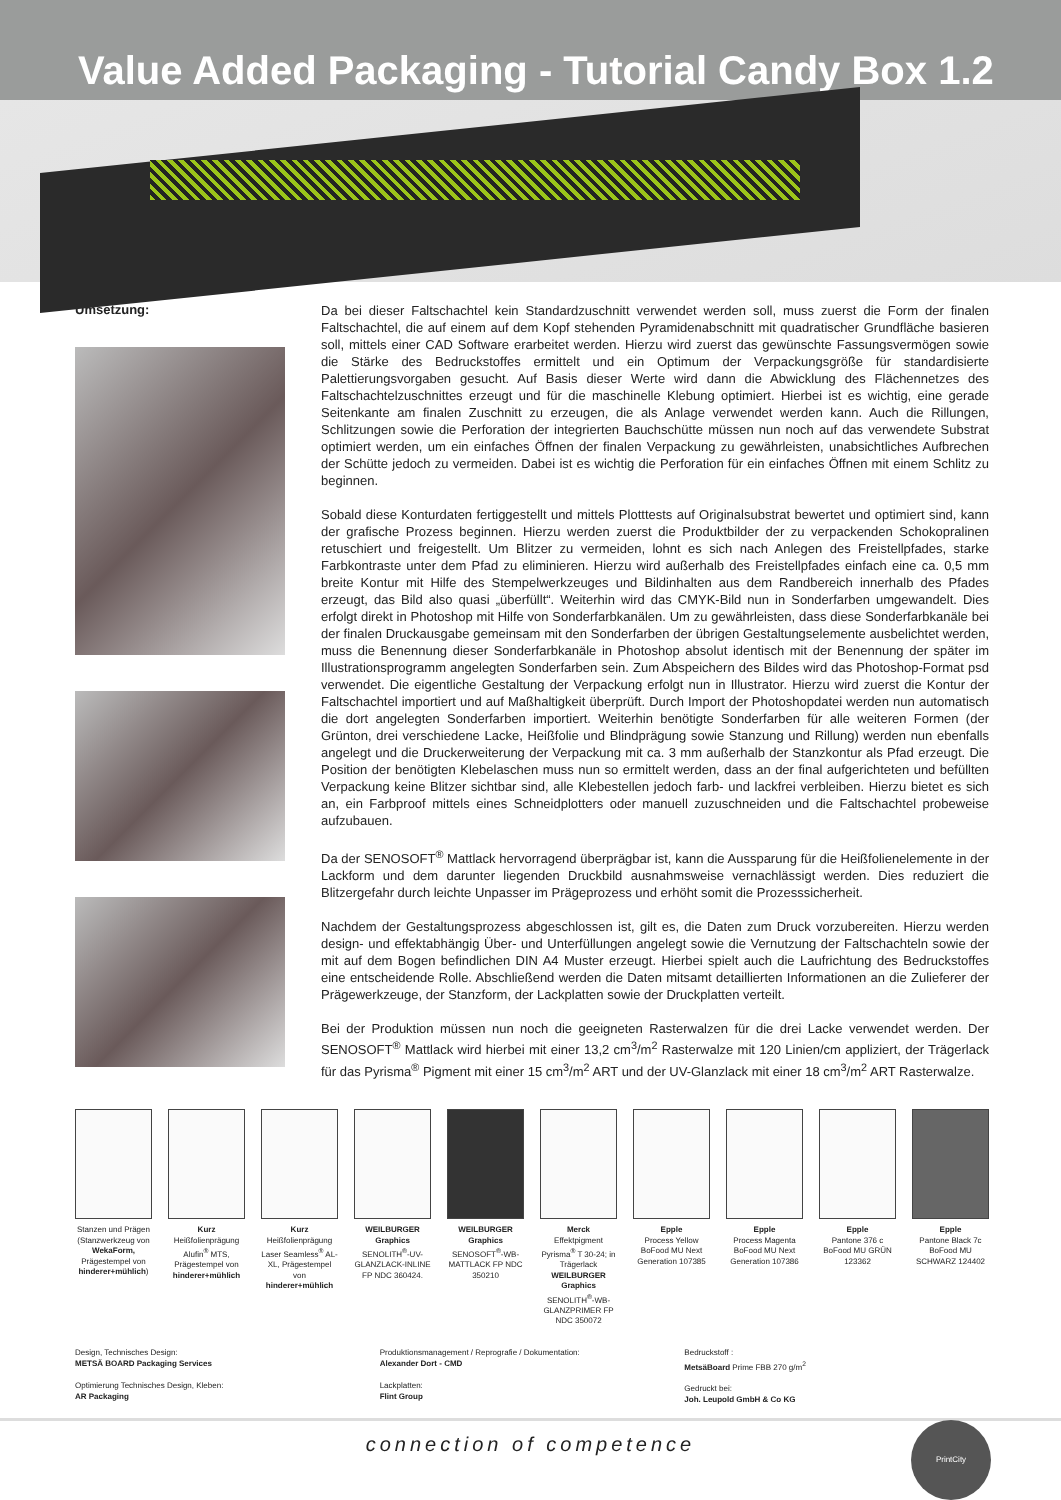Value Added Packaging - Tutorial Candy Box 1.2
Umsetzung:
Da bei dieser Faltschachtel kein Standardzuschnitt verwendet werden soll, muss zuerst die Form der finalen Faltschachtel, die auf einem auf dem Kopf stehenden Pyramidenabschnitt mit quadratischer Grundfläche basieren soll, mittels einer CAD Software erarbeitet werden. Hierzu wird zuerst das gewünschte Fassungsvermögen sowie die Stärke des Bedruckstoffes ermittelt und ein Optimum der Verpackungsgröße für standardisierte Palettierungsvorgaben gesucht. Auf Basis dieser Werte wird dann die Abwicklung des Flächennetzes des Faltschachtelzuschnittes erzeugt und für die maschinelle Klebung optimiert. Hierbei ist es wichtig, eine gerade Seitenkante am finalen Zuschnitt zu erzeugen, die als Anlage verwendet werden kann. Auch die Rillungen, Schlitzungen sowie die Perforation der integrierten Bauchschütte müssen nun noch auf das verwendete Substrat optimiert werden, um ein einfaches Öffnen der finalen Verpackung zu gewährleisten, unabsichtliches Aufbrechen der Schütte jedoch zu vermeiden. Dabei ist es wichtig die Perforation für ein einfaches Öffnen mit einem Schlitz zu beginnen.
Sobald diese Konturdaten fertiggestellt und mittels Plotttests auf Originalsubstrat bewertet und optimiert sind, kann der grafische Prozess beginnen. Hierzu werden zuerst die Produktbilder der zu verpackenden Schokopralinen retuschiert und freigestellt. Um Blitzer zu vermeiden, lohnt es sich nach Anlegen des Freistellpfades, starke Farbkontraste unter dem Pfad zu eliminieren. Hierzu wird außerhalb des Freistellpfades einfach eine ca. 0,5 mm breite Kontur mit Hilfe des Stempelwerkzeuges und Bildinhalten aus dem Randbereich innerhalb des Pfades erzeugt, das Bild also quasi „überfüllt“. Weiterhin wird das CMYK-Bild nun in Sonderfarben umgewandelt. Dies erfolgt direkt in Photoshop mit Hilfe von Sonderfarbkanälen. Um zu gewährleisten, dass diese Sonderfarbkanäle bei der finalen Druckausgabe gemeinsam mit den Sonderfarben der übrigen Gestaltungselemente ausbelichtet werden, muss die Benennung dieser Sonderfarbkanäle in Photoshop absolut identisch mit der Benennung der später im Illustrationsprogramm angelegten Sonderfarben sein. Zum Abspeichern des Bildes wird das Photoshop-Format psd verwendet. Die eigentliche Gestaltung der Verpackung erfolgt nun in Illustrator. Hierzu wird zuerst die Kontur der Faltschachtel importiert und auf Maßhaltigkeit überprüft. Durch Import der Photoshopdatei werden nun automatisch die dort angelegten Sonderfarben importiert. Weiterhin benötigte Sonderfarben für alle weiteren Formen (der Grünton, drei verschiedene Lacke, Heißfolie und Blindprägung sowie Stanzung und Rillung) werden nun ebenfalls angelegt und die Druckerweiterung der Verpackung mit ca. 3 mm außerhalb der Stanzkontur als Pfad erzeugt. Die Position der benötigten Klebelaschen muss nun so ermittelt werden, dass an der final aufgerichteten und befüllten Verpackung keine Blitzer sichtbar sind, alle Klebestellen jedoch farb- und lackfrei verbleiben. Hierzu bietet es sich an, ein Farbproof mittels eines Schneidplotters oder manuell zuzuschneiden und die Faltschachtel probeweise aufzubauen.
Da der SENOSOFT<sup>®</sup> Mattlack hervorragend überprägbar ist, kann die Aussparung für die Heißfolienelemente in der Lackform und dem darunter liegenden Druckbild ausnahmsweise vernachlässigt werden. Dies reduziert die Blitzergefahr durch leichte Unpasser im Prägeprozess und erhöht somit die Prozesssicherheit.
Nachdem der Gestaltungsprozess abgeschlossen ist, gilt es, die Daten zum Druck vorzubereiten. Hierzu werden design- und effektabhängig Über- und Unterfüllungen angelegt sowie die Vernutzung der Faltschachteln sowie der mit auf dem Bogen befindlichen DIN A4 Muster erzeugt. Hierbei spielt auch die Laufrichtung des Bedruckstoffes eine entscheidende Rolle. Abschließend werden die Daten mitsamt detaillierten Informationen an die Zulieferer der Prägewerkzeuge, der Stanzform, der Lackplatten sowie der Druckplatten verteilt.
Bei der Produktion müssen nun noch die geeigneten Rasterwalzen für die drei Lacke verwendet werden. Der SENOSOFT<sup>®</sup> Mattlack wird hierbei mit einer 13,2 cm<sup>3</sup>/m<sup>2</sup> Rasterwalze mit 120 Linien/cm appliziert, der Trägerlack für das Pyrisma<sup>®</sup> Pigment mit einer 15 cm<sup>3</sup>/m<sup>2</sup> ART und der UV-Glanzlack mit einer 18 cm<sup>3</sup>/m<sup>2</sup> ART Rasterwalze.
Stanzen und Prägen (Stanzwerkzeug von WekaForm, Prägestempel von hinderer+mühlich)
Kurz
Heißfolienprägung Alufin<sup>®</sup> MTS, Prägestempel von hinderer+mühlich
Kurz
Heißfolienprägung Laser Seamless<sup>®</sup> AL-XL, Prägestempel von hinderer+mühlich
WEILBURGER Graphics
SENOLITH<sup>®</sup>-UV-GLANZLACK-INLINE FP NDC 360424.
WEILBURGER Graphics
SENOSOFT<sup>®</sup>-WB-MATTLACK FP NDC 350210
Merck
Effektpigment Pyrisma<sup>®</sup> T 30-24; in Trägerlack WEILBURGER Graphics SENOLITH<sup>®</sup>-WB-GLANZPRIMER FP NDC 350072
Epple
Process Yellow BoFood MU Next Generation 107385
Epple
Process Magenta BoFood MU Next Generation 107386
Epple
Pantone 376 c BoFood MU GRÜN 123362
Epple
Pantone Black 7c BoFood MU SCHWARZ 124402
Design, Technisches Design:
METSÄ BOARD Packaging Services
Optimierung Technisches Design, Kleben:
AR Packaging
Produktionsmanagement / Reprografie / Dokumentation:
Alexander Dort - CMD
Lackplatten:
Flint Group
Bedruckstoff :
MetsäBoard Prime FBB 270 g/m<sup>2</sup>
Gedruckt bei:
Joh. Leupold GmbH & Co KG
connection of competence PrintCity